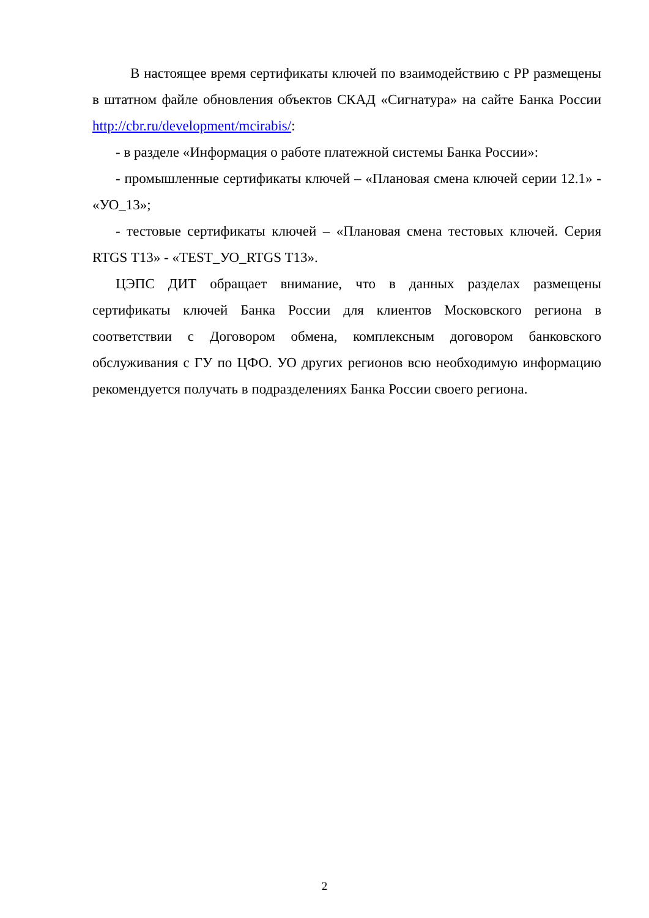В настоящее время сертификаты ключей по взаимодействию с РР размещены в штатном файле обновления объектов СКАД «Сигнатура» на сайте Банка России http://cbr.ru/development/mcirabis/:
- в разделе «Информация о работе платежной системы Банка России»:
- промышленные сертификаты ключей – «Плановая смена ключей серии 12.1» - «УО_13»;
- тестовые сертификаты ключей – «Плановая смена тестовых ключей. Серия RTGS T13» - «TEST_УО_RTGS T13».
ЦЭПС ДИТ обращает внимание, что в данных разделах размещены сертификаты ключей Банка России для клиентов Московского региона в соответствии с Договором обмена, комплексным договором банковского обслуживания с ГУ по ЦФО. УО других регионов всю необходимую информацию рекомендуется получать в подразделениях Банка России своего региона.
2